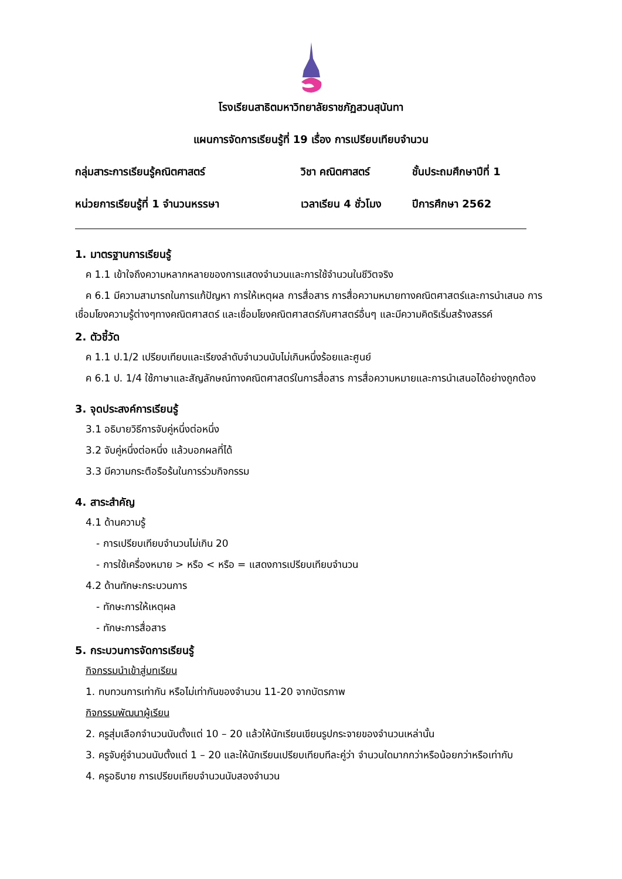โรงเรียนสาธิตมหาวิทยาลัยราชภัฏสวนสุนันทา
แผนการจัดการเรียนรู้ที่ 19 เรื่อง การเปรียบเทียบจำนวน
กลุ่มสาระการเรียนรู้คณิตศาสตร์ วิชา คณิตศาสตร์ ชั้นประถมศึกษาปีที่ 1
หน่วยการเรียนรู้ที่ 1 จำนวนหรรษา เวลาเรียน 4 ชั่วโมง
ปีการศึกษา 2562
1. มาตรฐานการเรียนรู้
ค 1.1 เข้าใจถึงความหลากหลายของการแสดงจำนวนและการใช้จำนวนในชีวิตจริง
ค 6.1 มีความสามารถในการแก้ปัญหา การให้เหตุผล การสื่อสาร การสื่อความหมายทางคณิตศาสตร์และการนำเสนอ การเชื่อมโยงความรู้ต่างๆทางคณิตศาสตร์ และเชื่อมโยงคณิตศาสตร์กับศาสตร์อื่นๆ และมีความคิดริเริ่มสร้างสรรค์
2. ตัวชี้วัด
ค 1.1 ป.1/2 เปรียบเทียบและเรียงลำดับจำนวนนับไม่เกินหนึ่งร้อยและศูนย์
ค 6.1 ป. 1/4 ใช้ภาษาและสัญลักษณ์ทางคณิตศาสตร์ในการสื่อสาร การสื่อความหมายและการนำเสนอได้อย่างถูกต้อง
3. จุดประสงค์การเรียนรู้
3.1 อธิบายวิธีการจับคู่หนึ่งต่อหนึ่ง
3.2 จับคู่หนึ่งต่อหนึ่ง แล้วบอกผลที่ได้
3.3 มีความกระตือรือร้นในการร่วมกิจกรรม
4. สาระสำคัญ
4.1 ด้านความรู้
- การเปรียบเทียบจำนวนไม่เกิน 20
- การใช้เครื่องหมาย > หรือ < หรือ = แสดงการเปรียบเทียบจำนวน
4.2 ด้านทักษะกระบวนการ
- ทักษะการให้เหตุผล
- ทักษะการสื่อสาร
5. กระบวนการจัดการเรียนรู้
กิจกรรมนำเข้าสู่บทเรียน
1. ทบทวนการเท่ากัน หรือไม่เท่ากันของจำนวน 11-20 จากบัตรภาพ
กิจกรรมพัฒนาผู้เรียน
2. ครูสุ่มเลือกจำนวนนับตั้งแต่ 10 – 20 แล้วให้นักเรียนเขียนรูปกระจายของจำนวนเหล่านั้น
3. ครูจับคู่จำนวนนับตั้งแต่ 1 – 20 และให้นักเรียนเปรียบเทียบทีละคู่ว่า จำนวนใดมากกว่าหรือน้อยกว่าหรือเท่ากับ
4. ครูอธิบาย การเปรียบเทียบจำนวนนับสองจำนวน